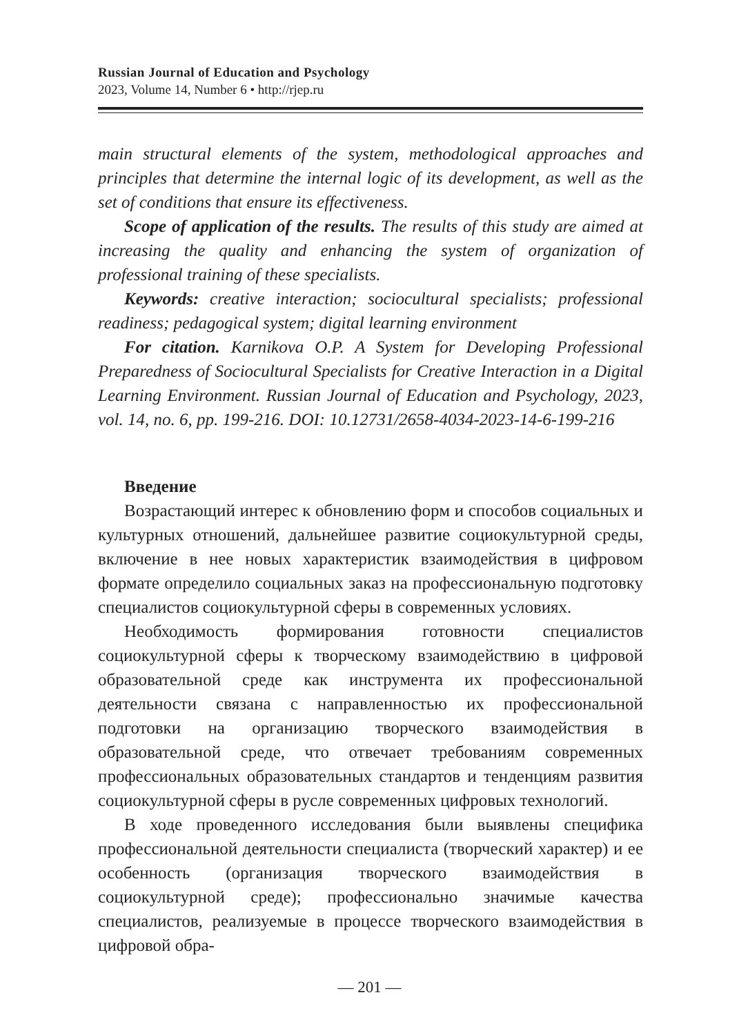Russian Journal of Education and Psychology
2023, Volume 14, Number 6 • http://rjep.ru
main structural elements of the system, methodological approaches and principles that determine the internal logic of its development, as well as the set of conditions that ensure its effectiveness.
Scope of application of the results. The results of this study are aimed at increasing the quality and enhancing the system of organization of professional training of these specialists.
Keywords: creative interaction; sociocultural specialists; professional readiness; pedagogical system; digital learning environment
For citation. Karnikova O.P. A System for Developing Professional Preparedness of Sociocultural Specialists for Creative Interaction in a Digital Learning Environment. Russian Journal of Education and Psychology, 2023, vol. 14, no. 6, pp. 199-216. DOI: 10.12731/2658-4034-2023-14-6-199-216
Введение
Возрастающий интерес к обновлению форм и способов социальных и культурных отношений, дальнейшее развитие социокультурной среды, включение в нее новых характеристик взаимодействия в цифровом формате определило социальных заказ на профессиональную подготовку специалистов социокультурной сферы в современных условиях.
Необходимость формирования готовности специалистов социокультурной сферы к творческому взаимодействию в цифровой образовательной среде как инструмента их профессиональной деятельности связана с направленностью их профессиональной подготовки на организацию творческого взаимодействия в образовательной среде, что отвечает требованиям современных профессиональных образовательных стандартов и тенденциям развития социокультурной сферы в русле современных цифровых технологий.
В ходе проведенного исследования были выявлены специфика профессиональной деятельности специалиста (творческий характер) и ее особенность (организация творческого взаимодействия в социокультурной среде); профессионально значимые качества специалистов, реализуемые в процессе творческого взаимодействия в цифровой обра-
— 201 —